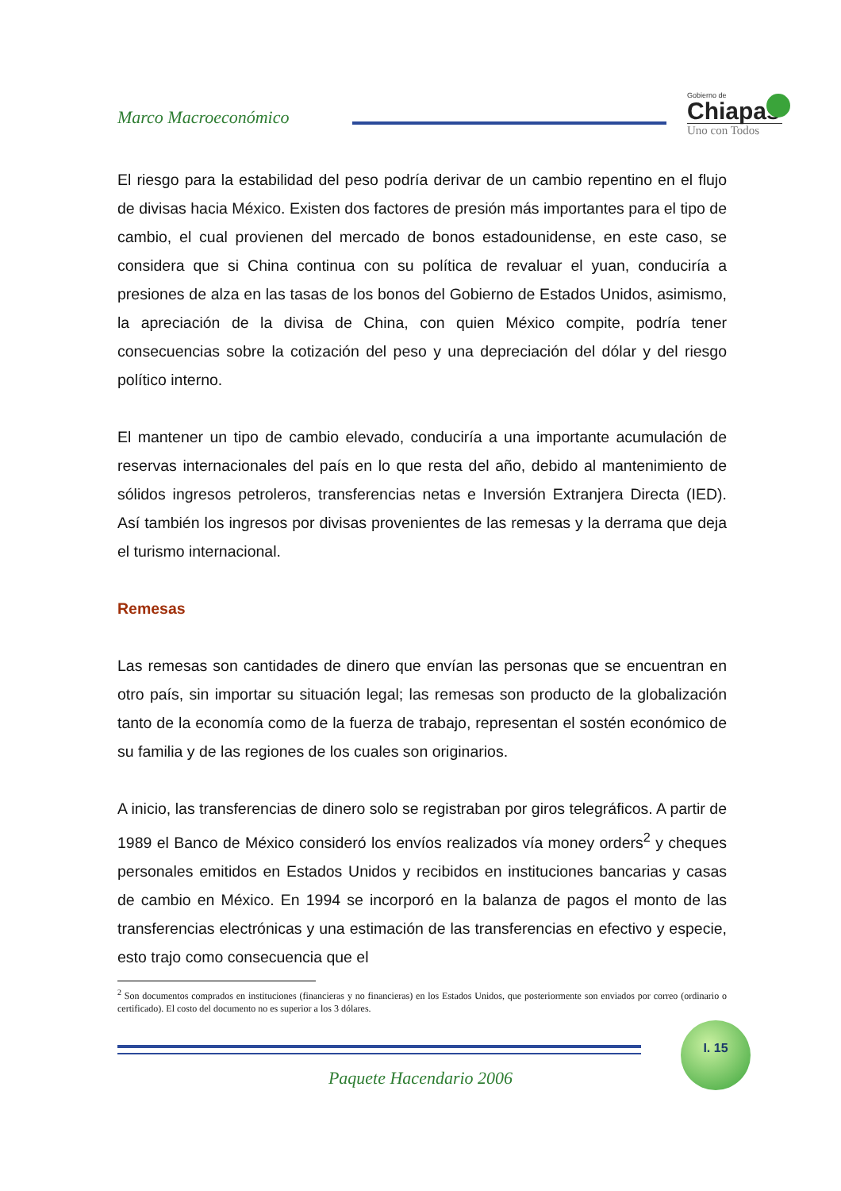Marco Macroeconómico
Gobierno de
Chiapas
Uno con Todos
El riesgo para la estabilidad del peso podría derivar de un cambio repentino en el flujo de divisas hacia México. Existen dos factores de presión más importantes para el tipo de cambio, el cual provienen del mercado de bonos estadounidense, en este caso, se considera que si China continua con su política de revaluar el yuan, conduciría a presiones de alza en las tasas de los bonos del Gobierno de Estados Unidos, asimismo, la apreciación de la divisa de China, con quien México compite, podría tener consecuencias sobre la cotización del peso y una depreciación del dólar y del riesgo político interno.
El mantener un tipo de cambio elevado, conduciría a una importante acumulación de reservas internacionales del país en lo que resta del año, debido al mantenimiento de sólidos ingresos petroleros, transferencias netas e Inversión Extranjera Directa (IED). Así también los ingresos por divisas provenientes de las remesas y la derrama que deja el turismo internacional.
Remesas
Las remesas son cantidades de dinero que envían las personas que se encuentran en otro país, sin importar su situación legal; las remesas son producto de la globalización tanto de la economía como de la fuerza de trabajo, representan el sostén económico de su familia y de las regiones de los cuales son originarios.
A inicio, las transferencias de dinero solo se registraban por giros telegráficos. A partir de 1989 el Banco de México consideró los envíos realizados vía money orders<sup>2</sup> y cheques personales emitidos en Estados Unidos y recibidos en instituciones bancarias y casas de cambio en México. En 1994 se incorporó en la balanza de pagos el monto de las transferencias electrónicas y una estimación de las transferencias en efectivo y especie, esto trajo como consecuencia que el
<sup>2</sup> Son documentos comprados en instituciones (financieras y no financieras) en los Estados Unidos, que posteriormente son enviados por correo (ordinario o certificado). El costo del documento no es superior a los 3 dólares.
I. 15
Paquete Hacendario 2006